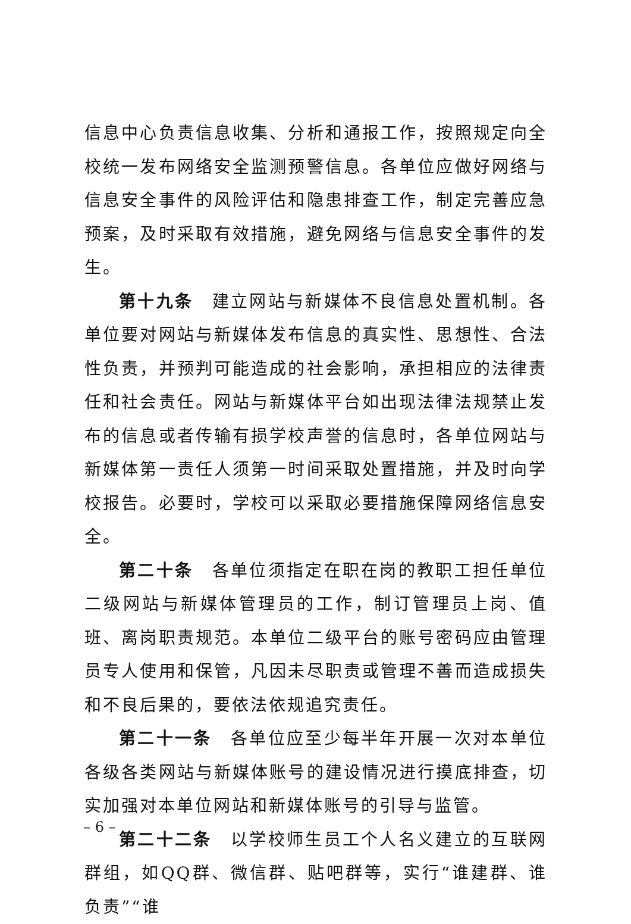信息中心负责信息收集、分析和通报工作，按照规定向全校统一发布网络安全监测预警信息。各单位应做好网络与信息安全事件的风险评估和隐患排查工作，制定完善应急预案，及时采取有效措施，避免网络与信息安全事件的发生。
第十九条　建立网站与新媒体不良信息处置机制。各单位要对网站与新媒体发布信息的真实性、思想性、合法性负责，并预判可能造成的社会影响，承担相应的法律责任和社会责任。网站与新媒体平台如出现法律法规禁止发布的信息或者传输有损学校声誉的信息时，各单位网站与新媒体第一责任人须第一时间采取处置措施，并及时向学校报告。必要时，学校可以采取必要措施保障网络信息安全。
第二十条　各单位须指定在职在岗的教职工担任单位二级网站与新媒体管理员的工作，制订管理员上岗、值班、离岗职责规范。本单位二级平台的账号密码应由管理员专人使用和保管，凡因未尽职责或管理不善而造成损失和不良后果的，要依法依规追究责任。
第二十一条　各单位应至少每半年开展一次对本单位各级各类网站与新媒体账号的建设情况进行摸底排查，切实加强对本单位网站和新媒体账号的引导与监管。
第二十二条　以学校师生员工个人名义建立的互联网群组，如QQ群、微信群、贴吧群等，实行“谁建群、谁负责”“谁
– 6 –